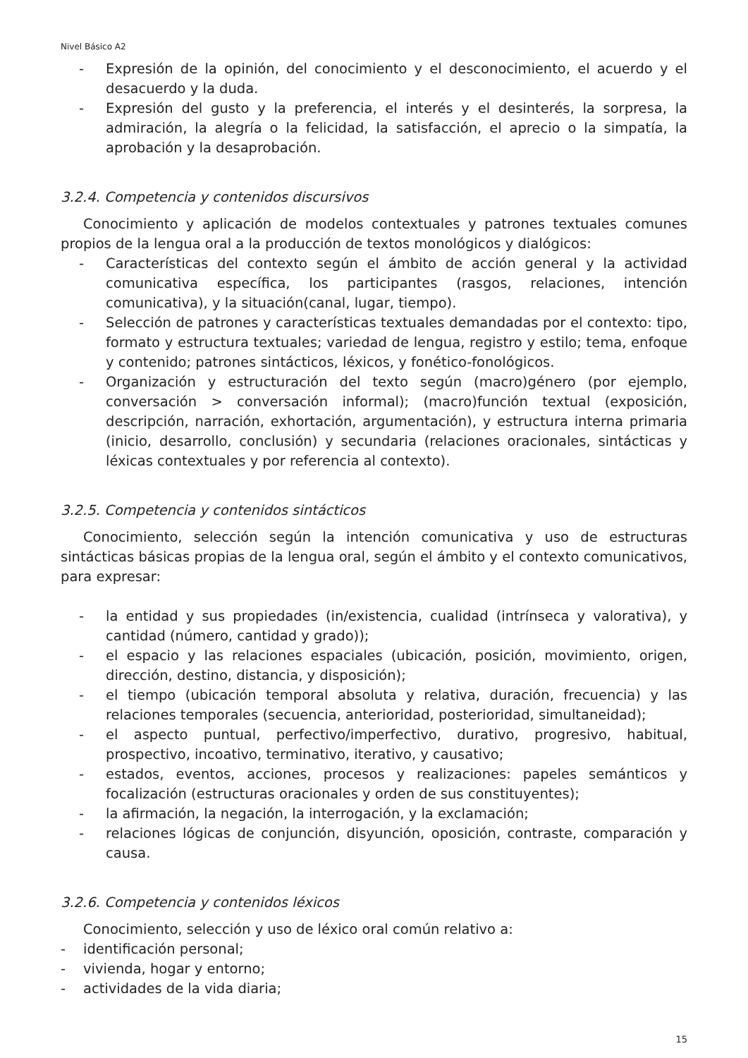Nivel Básico A2
- Expresión de la opinión, del conocimiento y el desconocimiento, el acuerdo y el desacuerdo y la duda.
- Expresión del gusto y la preferencia, el interés y el desinterés, la sorpresa, la admiración, la alegría o la felicidad, la satisfacción, el aprecio o la simpatía, la aprobación y la desaprobación.
3.2.4. Competencia y contenidos discursivos
Conocimiento y aplicación de modelos contextuales y patrones textuales comunes propios de la lengua oral a la producción de textos monológicos y dialógicos:
- Características del contexto según el ámbito de acción general y la actividad comunicativa específica, los participantes (rasgos, relaciones, intención comunicativa), y la situación(canal, lugar, tiempo).
- Selección de patrones y características textuales demandadas por el contexto: tipo, formato y estructura textuales; variedad de lengua, registro y estilo; tema, enfoque y contenido; patrones sintácticos, léxicos, y fonético-fonológicos.
- Organización y estructuración del texto según (macro)género (por ejemplo, conversación > conversación informal); (macro)función textual (exposición, descripción, narración, exhortación, argumentación), y estructura interna primaria (inicio, desarrollo, conclusión) y secundaria (relaciones oracionales, sintácticas y léxicas contextuales y por referencia al contexto).
3.2.5. Competencia y contenidos sintácticos
Conocimiento, selección según la intención comunicativa y uso de estructuras sintácticas básicas propias de la lengua oral, según el ámbito y el contexto comunicativos, para expresar:
- la entidad y sus propiedades (in/existencia, cualidad (intrínseca y valorativa), y cantidad (número, cantidad y grado));
- el espacio y las relaciones espaciales (ubicación, posición, movimiento, origen, dirección, destino, distancia, y disposición);
- el tiempo (ubicación temporal absoluta y relativa, duración, frecuencia) y las relaciones temporales (secuencia, anterioridad, posterioridad, simultaneidad);
- el aspecto puntual, perfectivo/imperfectivo, durativo, progresivo, habitual, prospectivo, incoativo, terminativo, iterativo, y causativo;
- estados, eventos, acciones, procesos y realizaciones: papeles semánticos y focalización (estructuras oracionales y orden de sus constituyentes);
- la afirmación, la negación, la interrogación, y la exclamación;
- relaciones lógicas de conjunción, disyunción, oposición, contraste, comparación y causa.
3.2.6. Competencia y contenidos léxicos
Conocimiento, selección y uso de léxico oral común relativo a:
- identificación personal;
- vivienda, hogar y entorno;
- actividades de la vida diaria;
15